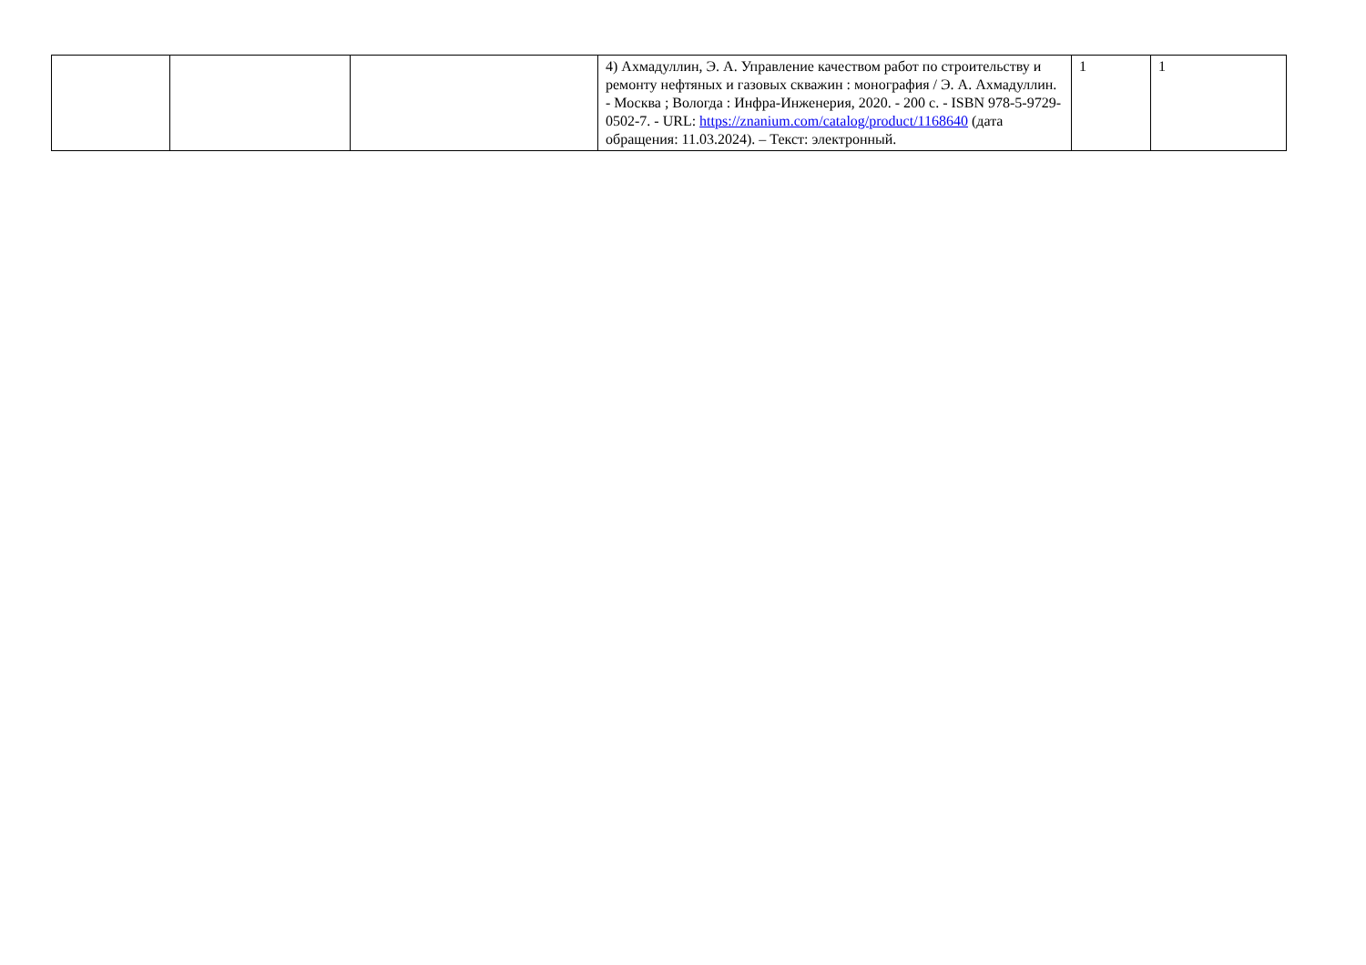| | | | 4) Ахмадуллин, Э. А. Управление качеством работ по строительству и ремонту нефтяных и газовых скважин : монография / Э. А. Ахмадуллин. - Москва ; Вологда : Инфра-Инженерия, 2020. - 200 с. - ISBN 978-5-9729-0502-7. - URL: https://znanium.com/catalog/product/1168640 (дата обращения: 11.03.2024). – Текст: электронный. | 1 | 1 |